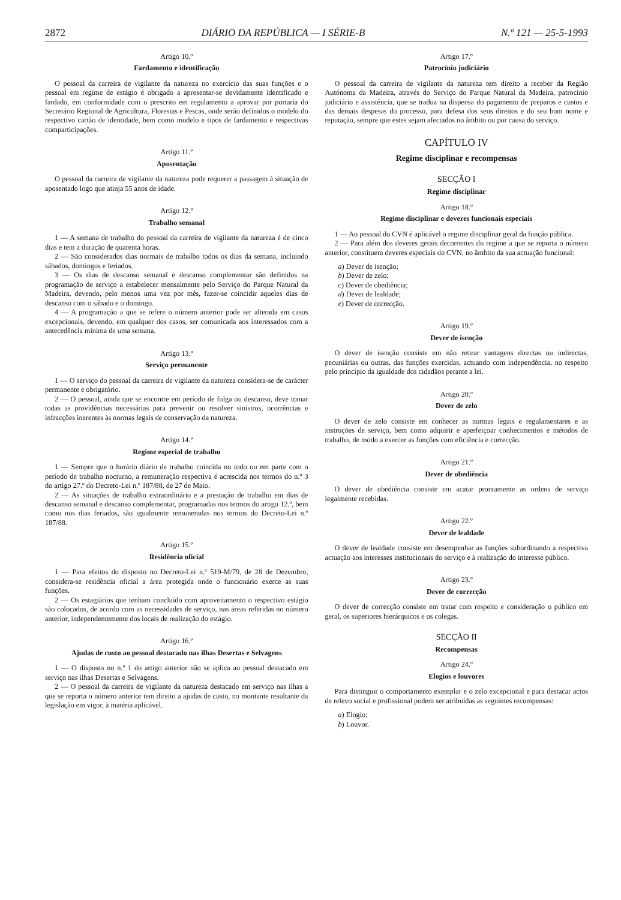2872 DIÁRIO DA REPÚBLICA — I SÉRIE-B N.º 121 — 25-5-1993
Artigo 10.º
Fardamento e identificação
O pessoal da carreira de vigilante da natureza no exercício das suas funções e o pessoal em regime de estágio é obrigado a apresentar-se devidamente identificado e fardado, em conformidade com o prescrito em regulamento a aprovar por portaria do Secretário Regional de Agricultura, Florestas e Pescas, onde serão definidos o modelo do respectivo cartão de identidade, bem como modelo e tipos de fardamento e respectivas comparticipações.
Artigo 11.º
Aposentação
O pessoal da carreira de vigilante da natureza pode requerer a passagem à situação de aposentado logo que atinja 55 anos de idade.
Artigo 12.º
Trabalho semanal
1 — A semana de trabalho do pessoal da carreira de vigilante da natureza é de cinco dias e tem a duração de quarenta horas.
2 — São considerados dias normais de trabalho todos os dias da semana, incluindo sábados, domingos e feriados.
3 — Os dias de descanso semanal e descanso complementar são definidos na programação de serviço a estabelecer mensalmente pelo Serviço do Parque Natural da Madeira, devendo, pelo menos uma vez por mês, fazer-se coincidir aqueles dias de descanso com o sábado e o domingo.
4 — A programação a que se refere o número anterior pode ser alterada em casos excepcionais, devendo, em qualquer dos casos, ser comunicada aos interessados com a antecedência mínima de uma semana.
Artigo 13.º
Serviço permanente
1 — O serviço do pessoal da carreira de vigilante da natureza considera-se de carácter permanente e obrigatório.
2 — O pessoal, ainda que se encontre em período de folga ou descanso, deve tomar todas as providências necessárias para prevenir ou resolver sinistros, ocorrências e infracções inerentes às normas legais de conservação da natureza.
Artigo 14.º
Regime especial de trabalho
1 — Sempre que o horário diário de trabalho coincida no todo ou em parte com o período de trabalho nocturno, a remuneração respectiva é acrescida nos termos do n.º 3 do artigo 27.º do Decreto-Lei n.º 187/88, de 27 de Maio.
2 — As situações de trabalho extraordinário e a prestação de trabalho em dias de descanso semanal e descanso complementar, programadas nos termos do artigo 12.º, bem como nos dias feriados, são igualmente remuneradas nos termos do Decreto-Lei n.º 187/88.
Artigo 15.º
Residência oficial
1 — Para efeitos do disposto no Decreto-Lei n.º 519-M/79, de 28 de Dezembro, considera-se residência oficial a área protegida onde o funcionário exerce as suas funções.
2 — Os estagiários que tenham concluído com aproveitamento o respectivo estágio são colocados, de acordo com as necessidades de serviço, nas áreas referidas no número anterior, independentemente dos locais de realização do estágio.
Artigo 16.º
Ajudas de custo ao pessoal destacado nas ilhas Desertas e Selvagens
1 — O disposto no n.º 1 do artigo anterior não se aplica ao pessoal destacado em serviço nas ilhas Desertas e Selvagens.
2 — O pessoal da carreira de vigilante da natureza destacado em serviço nas ilhas a que se reporta o número anterior tem direito a ajudas de custo, no montante resultante da legislação em vigor, à matéria aplicável.
Artigo 17.º
Patrocínio judiciário
O pessoal da carreira de vigilante da natureza tem direito a receber da Região Autónoma da Madeira, através do Serviço do Parque Natural da Madeira, patrocínio judiciário e assistência, que se traduz na dispensa do pagamento de preparos e custos e das demais despesas do processo, para defesa dos seus direitos e do seu bom nome e reputação, sempre que estes sejam afectados no âmbito ou por causa do serviço.
CAPÍTULO IV
Regime disciplinar e recompensas
SECÇÃO I
Regime disciplinar
Artigo 18.º
Regime disciplinar e deveres funcionais especiais
1 — Ao pessoal do CVN é aplicável o regime disciplinar geral da função pública.
2 — Para além dos deveres gerais decorrentes do regime a que se reporta o número anterior, constituem deveres especiais do CVN, no âmbito da sua actuação funcional:
a) Dever de isenção;
b) Dever de zelo;
c) Dever de obediência;
d) Dever de lealdade;
e) Dever de correcção.
Artigo 19.º
Dever de isenção
O dever de isenção consiste em não retirar vantagens directas ou indirectas, pecuniárias ou outras, das funções exercidas, actuando com independência, no respeito pelo princípio da igualdade dos cidadãos perante a lei.
Artigo 20.º
Dever de zelo
O dever de zelo consiste em conhecer as normas legais e regulamentares e as instruções de serviço, bem como adquirir e aperfeiçoar conhecimentos e métodos de trabalho, de modo a exercer as funções com eficiência e correcção.
Artigo 21.º
Dever de obediência
O dever de obediência consiste em acatar prontamente as ordens de serviço legalmente recebidas.
Artigo 22.º
Dever de lealdade
O dever de lealdade consiste em desempenhar as funções subordinando a respectiva actuação aos interesses institucionais do serviço e à realização do interesse público.
Artigo 23.º
Dever de correcção
O dever de correcção consiste em tratar com respeito e consideração o público em geral, os superiores hierárquicos e os colegas.
SECÇÃO II
Recompensas
Artigo 24.º
Elogios e louvores
Para distinguir o comportamento exemplar e o zelo excepcional e para destacar actos de relevo social e profissional podem ser atribuídas as seguintes recompensas:
a) Elogio;
b) Louvor.